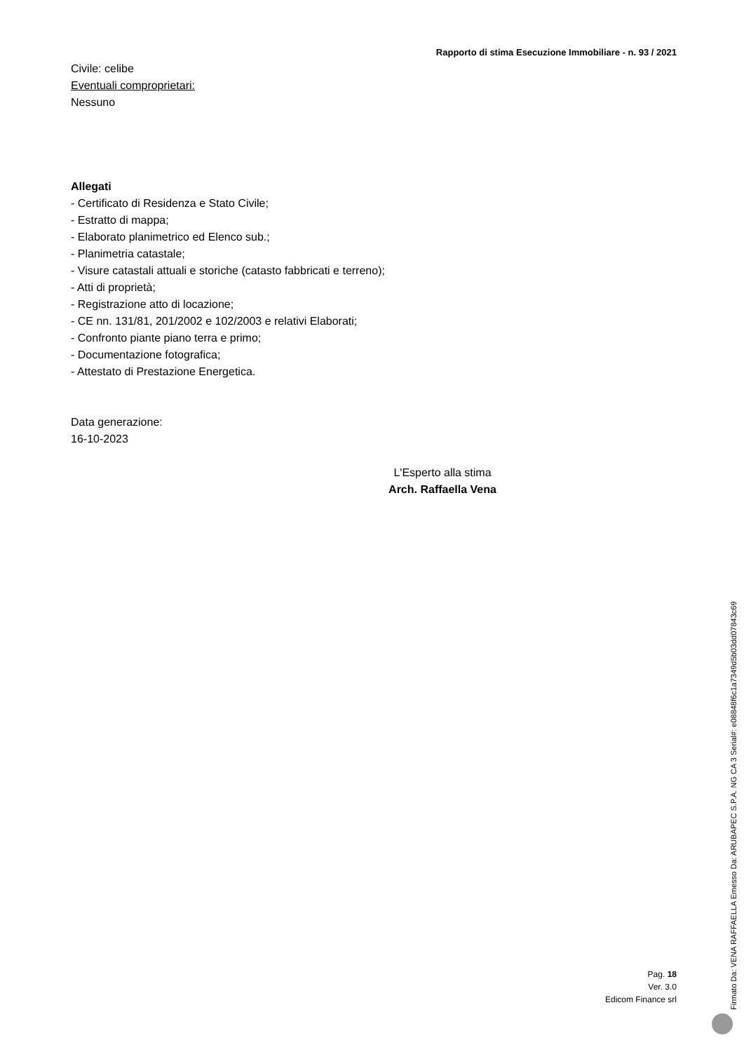Rapporto di stima Esecuzione Immobiliare - n. 93 / 2021
Civile: celibe
Eventuali comproprietari:
Nessuno
Allegati
- Certificato di Residenza e Stato Civile;
- Estratto di mappa;
- Elaborato planimetrico ed Elenco sub.;
- Planimetria catastale;
- Visure catastali attuali e storiche (catasto fabbricati e terreno);
- Atti di proprietà;
- Registrazione atto di locazione;
- CE nn. 131/81, 201/2002 e 102/2003 e relativi Elaborati;
- Confronto piante piano terra e primo;
- Documentazione fotografica;
- Attestato di Prestazione Energetica.
Data generazione:
16-10-2023
L'Esperto alla stima
Arch. Raffaella Vena
Pag. 18
Ver. 3.0
Edicom Finance srl
Firmato Da: VENA RAFFAELLA Emesso Da: ARUBAPEC S.P.A. NG CA 3 Serial#: e08848f6c1a7349d5b03dd07843c69